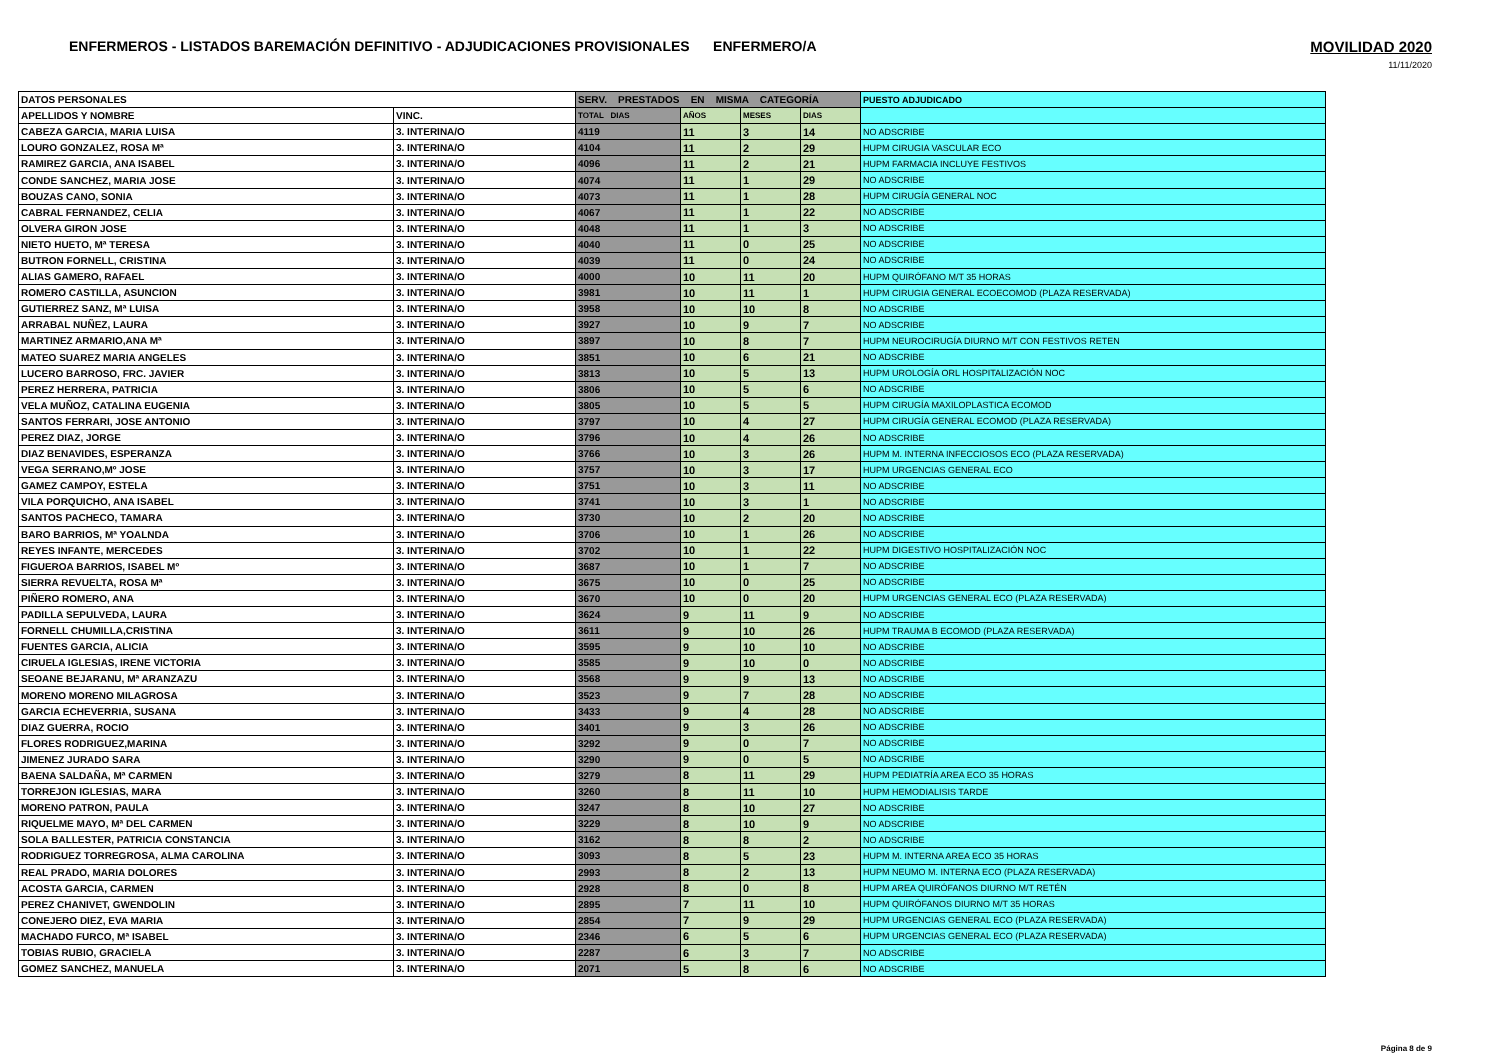ENFERMEROS - LISTADOS BAREMACIÓN DEFINITIVO - ADJUDICACIONES PROVISIONALES ENFERMERO/A
MOVILIDAD 2020
11/11/2020
| DATOS PERSONALES | | SERV. PRESTADOS EN MISMA CATEGORÍA | | | | PUESTO ADJUDICADO |
| --- | --- | --- | --- | --- | --- | --- |
| APELLIDOS Y NOMBRE | VINC. | TOTAL DIAS | AÑOS | MESES | DIAS | |
| CABEZA GARCIA, MARIA LUISA | 3. INTERINA/O | 4119 | 11 | 3 | 14 | NO ADSCRIBE |
| LOURO GONZALEZ, ROSA Mª | 3. INTERINA/O | 4104 | 11 | 2 | 29 | HUPM CIRUGIA VASCULAR ECO |
| RAMIREZ GARCIA, ANA ISABEL | 3. INTERINA/O | 4096 | 11 | 2 | 21 | HUPM FARMACIA INCLUYE FESTIVOS |
| CONDE SANCHEZ, MARIA JOSE | 3. INTERINA/O | 4074 | 11 | 1 | 29 | NO ADSCRIBE |
| BOUZAS CANO, SONIA | 3. INTERINA/O | 4073 | 11 | 1 | 28 | HUPM CIRUGÍA GENERAL NOC |
| CABRAL FERNANDEZ, CELIA | 3. INTERINA/O | 4067 | 11 | 1 | 22 | NO ADSCRIBE |
| OLVERA GIRON JOSE | 3. INTERINA/O | 4048 | 11 | 1 | 3 | NO ADSCRIBE |
| NIETO HUETO, Mª TERESA | 3. INTERINA/O | 4040 | 11 | 0 | 25 | NO ADSCRIBE |
| BUTRON FORNELL, CRISTINA | 3. INTERINA/O | 4039 | 11 | 0 | 24 | NO ADSCRIBE |
| ALIAS GAMERO, RAFAEL | 3. INTERINA/O | 4000 | 10 | 11 | 20 | HUPM QUIRÓFANO M/T 35 HORAS |
| ROMERO CASTILLA, ASUNCION | 3. INTERINA/O | 3981 | 10 | 11 | 1 | HUPM CIRUGIA GENERAL ECOECOMOD (PLAZA RESERVADA) |
| GUTIERREZ SANZ, Mª LUISA | 3. INTERINA/O | 3958 | 10 | 10 | 8 | NO ADSCRIBE |
| ARRABAL NUÑEZ, LAURA | 3. INTERINA/O | 3927 | 10 | 9 | 7 | NO ADSCRIBE |
| MARTINEZ ARMARIO,ANA Mª | 3. INTERINA/O | 3897 | 10 | 8 | 7 | HUPM NEUROCIRUGÍA DIURNO M/T CON FESTIVOS RETEN |
| MATEO SUAREZ MARIA ANGELES | 3. INTERINA/O | 3851 | 10 | 6 | 21 | NO ADSCRIBE |
| LUCERO BARROSO, FRC. JAVIER | 3. INTERINA/O | 3813 | 10 | 5 | 13 | HUPM UROLOGÍA ORL HOSPITALIZACIÓN NOC |
| PEREZ HERRERA, PATRICIA | 3. INTERINA/O | 3806 | 10 | 5 | 6 | NO ADSCRIBE |
| VELA MUÑOZ, CATALINA EUGENIA | 3. INTERINA/O | 3805 | 10 | 5 | 5 | HUPM CIRUGÍA MAXILOPLASTICA ECOMOD |
| SANTOS FERRARI, JOSE ANTONIO | 3. INTERINA/O | 3797 | 10 | 4 | 27 | HUPM CIRUGÍA GENERAL ECOMOD (PLAZA RESERVADA) |
| PEREZ DIAZ, JORGE | 3. INTERINA/O | 3796 | 10 | 4 | 26 | NO ADSCRIBE |
| DIAZ BENAVIDES, ESPERANZA | 3. INTERINA/O | 3766 | 10 | 3 | 26 | HUPM M. INTERNA INFECCIOSOS ECO (PLAZA RESERVADA) |
| VEGA SERRANO,Mº JOSE | 3. INTERINA/O | 3757 | 10 | 3 | 17 | HUPM URGENCIAS GENERAL ECO |
| GAMEZ CAMPOY, ESTELA | 3. INTERINA/O | 3751 | 10 | 3 | 11 | NO ADSCRIBE |
| VILA PORQUICHO, ANA ISABEL | 3. INTERINA/O | 3741 | 10 | 3 | 1 | NO ADSCRIBE |
| SANTOS PACHECO, TAMARA | 3. INTERINA/O | 3730 | 10 | 2 | 20 | NO ADSCRIBE |
| BARO BARRIOS, Mª YOALNDA | 3. INTERINA/O | 3706 | 10 | 1 | 26 | NO ADSCRIBE |
| REYES INFANTE, MERCEDES | 3. INTERINA/O | 3702 | 10 | 1 | 22 | HUPM DIGESTIVO HOSPITALIZACIÓN NOC |
| FIGUEROA BARRIOS, ISABEL Mº | 3. INTERINA/O | 3687 | 10 | 1 | 7 | NO ADSCRIBE |
| SIERRA REVUELTA, ROSA Mª | 3. INTERINA/O | 3675 | 10 | 0 | 25 | NO ADSCRIBE |
| PIÑERO ROMERO, ANA | 3. INTERINA/O | 3670 | 10 | 0 | 20 | HUPM URGENCIAS GENERAL ECO (PLAZA RESERVADA) |
| PADILLA SEPULVEDA, LAURA | 3. INTERINA/O | 3624 | 9 | 11 | 9 | NO ADSCRIBE |
| FORNELL CHUMILLA,CRISTINA | 3. INTERINA/O | 3611 | 9 | 10 | 26 | HUPM TRAUMA B ECOMOD (PLAZA RESERVADA) |
| FUENTES GARCIA, ALICIA | 3. INTERINA/O | 3595 | 9 | 10 | 10 | NO ADSCRIBE |
| CIRUELA IGLESIAS, IRENE VICTORIA | 3. INTERINA/O | 3585 | 9 | 10 | 0 | NO ADSCRIBE |
| SEOANE BEJARANU, Mª ARANZAZU | 3. INTERINA/O | 3568 | 9 | 9 | 13 | NO ADSCRIBE |
| MORENO MORENO MILAGROSA | 3. INTERINA/O | 3523 | 9 | 7 | 28 | NO ADSCRIBE |
| GARCIA ECHEVERRIA, SUSANA | 3. INTERINA/O | 3433 | 9 | 4 | 28 | NO ADSCRIBE |
| DIAZ GUERRA, ROCIO | 3. INTERINA/O | 3401 | 9 | 3 | 26 | NO ADSCRIBE |
| FLORES RODRIGUEZ,MARINA | 3. INTERINA/O | 3292 | 9 | 0 | 7 | NO ADSCRIBE |
| JIMENEZ JURADO SARA | 3. INTERINA/O | 3290 | 9 | 0 | 5 | NO ADSCRIBE |
| BAENA SALDAÑA, Mª CARMEN | 3. INTERINA/O | 3279 | 8 | 11 | 29 | HUPM PEDIATRÍA AREA ECO 35 HORAS |
| TORREJON IGLESIAS, MARA | 3. INTERINA/O | 3260 | 8 | 11 | 10 | HUPM HEMODIALISIS TARDE |
| MORENO PATRON, PAULA | 3. INTERINA/O | 3247 | 8 | 10 | 27 | NO ADSCRIBE |
| RIQUELME MAYO, Mª DEL CARMEN | 3. INTERINA/O | 3229 | 8 | 10 | 9 | NO ADSCRIBE |
| SOLA BALLESTER, PATRICIA CONSTANCIA | 3. INTERINA/O | 3162 | 8 | 8 | 2 | NO ADSCRIBE |
| RODRIGUEZ TORREGROSA, ALMA CAROLINA | 3. INTERINA/O | 3093 | 8 | 5 | 23 | HUPM M. INTERNA AREA ECO 35 HORAS |
| REAL PRADO, MARIA DOLORES | 3. INTERINA/O | 2993 | 8 | 2 | 13 | HUPM NEUMO M. INTERNA ECO (PLAZA RESERVADA) |
| ACOSTA GARCIA, CARMEN | 3. INTERINA/O | 2928 | 8 | 0 | 8 | HUPM AREA QUIRÓFANOS DIURNO M/T RETÉN |
| PEREZ CHANIVET, GWENDOLIN | 3. INTERINA/O | 2895 | 7 | 11 | 10 | HUPM QUIRÓFANOS DIURNO M/T 35 HORAS |
| CONEJERO DIEZ, EVA MARIA | 3. INTERINA/O | 2854 | 7 | 9 | 29 | HUPM URGENCIAS GENERAL ECO (PLAZA RESERVADA) |
| MACHADO FURCO, Mª ISABEL | 3. INTERINA/O | 2346 | 6 | 5 | 6 | HUPM URGENCIAS GENERAL ECO (PLAZA RESERVADA) |
| TOBIAS RUBIO, GRACIELA | 3. INTERINA/O | 2287 | 6 | 3 | 7 | NO ADSCRIBE |
| GOMEZ SANCHEZ, MANUELA | 3. INTERINA/O | 2071 | 5 | 8 | 6 | NO ADSCRIBE |
Página 8 de 9